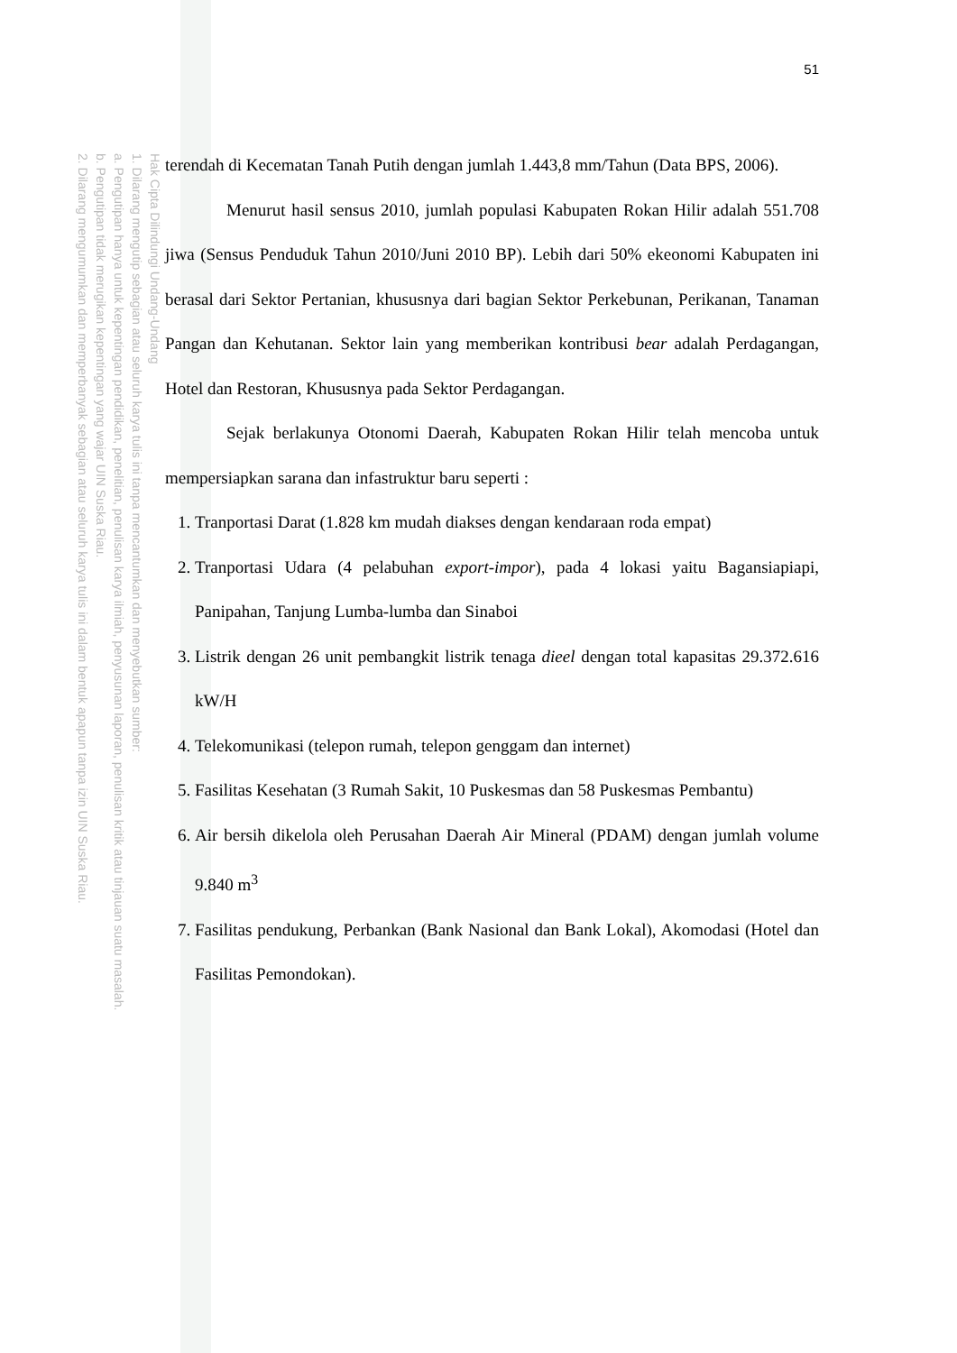Hak Cipta Dilindungi Undang-Undang
1. Dilarang mengutip sebagian atau seluruh karya tulis ini tanpa mencantumkan dan menyebutkan sumber:
a. Pengutipan hanya untuk kepentingan pendidikan, penelitian, penulisan karya ilmiah, penyusunan laporan, penulisan kritik atau tinjauan suatu masalah.
b. Pengutipan tidak merugikan kepentingan yang wajar UIN Suska Riau.
2. Dilarang mengumumkan dan memperbanyak sebagian atau seluruh karya tulis ini dalam bentuk apapun tanpa izin UIN Suska Riau.
51
terendah di Kecematan Tanah Putih dengan jumlah 1.443,8 mm/Tahun (Data BPS, 2006).
Menurut hasil sensus 2010, jumlah populasi Kabupaten Rokan Hilir adalah 551.708 jiwa (Sensus Penduduk Tahun 2010/Juni 2010 BP). Lebih dari 50% ekeonomi Kabupaten ini berasal dari Sektor Pertanian, khususnya dari bagian Sektor Perkebunan, Perikanan, Tanaman Pangan dan Kehutanan. Sektor lain yang memberikan kontribusi bear adalah Perdagangan, Hotel dan Restoran, Khususnya pada Sektor Perdagangan.
Sejak berlakunya Otonomi Daerah, Kabupaten Rokan Hilir telah mencoba untuk mempersiapkan sarana dan infastruktur baru seperti :
1. Tranportasi Darat (1.828 km mudah diakses dengan kendaraan roda empat)
2. Tranportasi Udara (4 pelabuhan export-impor), pada 4 lokasi yaitu Bagansiapiapi, Panipahan, Tanjung Lumba-lumba dan Sinaboi
3. Listrik dengan 26 unit pembangkit listrik tenaga dieel dengan total kapasitas 29.372.616 kW/H
4. Telekomunikasi (telepon rumah, telepon genggam dan internet)
5. Fasilitas Kesehatan (3 Rumah Sakit, 10 Puskesmas dan 58 Puskesmas Pembantu)
6. Air bersih dikelola oleh Perusahan Daerah Air Mineral (PDAM) dengan jumlah volume 9.840 m<sup>3</sup>
7. Fasilitas pendukung, Perbankan (Bank Nasional dan Bank Lokal), Akomodasi (Hotel dan Fasilitas Pemondokan).